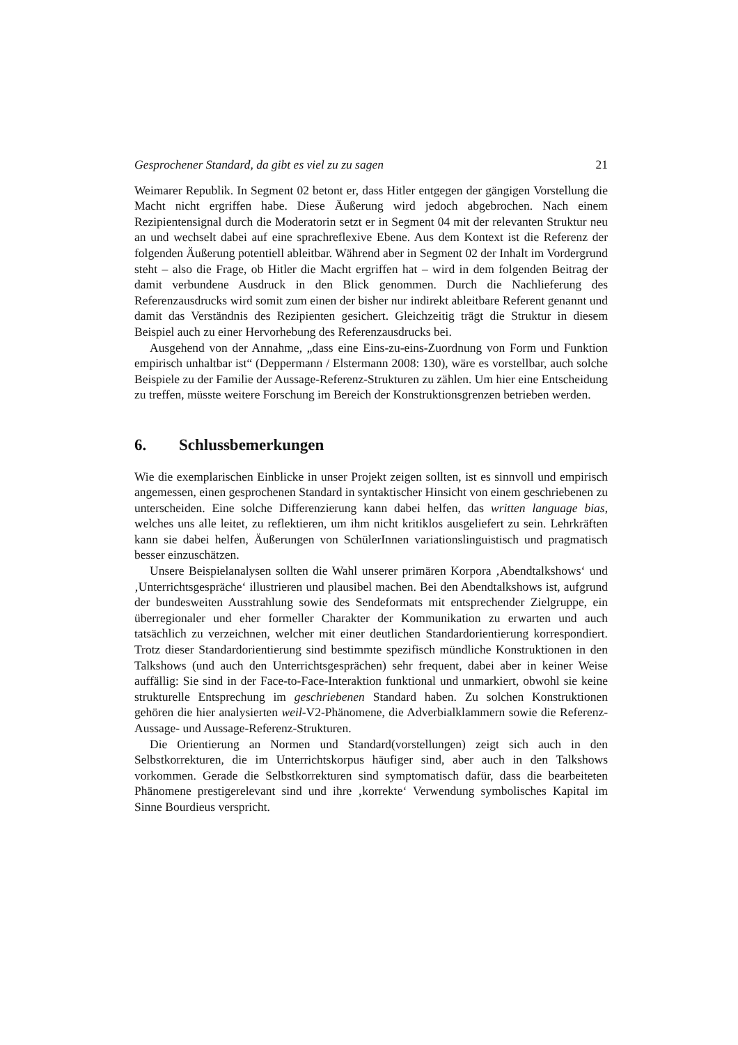Gesprochener Standard, da gibt es viel zu zu sagen 21
Weimarer Republik. In Segment 02 betont er, dass Hitler entgegen der gängigen Vorstellung die Macht nicht ergriffen habe. Diese Äußerung wird jedoch abgebrochen. Nach einem Rezipientensignal durch die Moderatorin setzt er in Segment 04 mit der relevanten Struktur neu an und wechselt dabei auf eine sprachreflexive Ebene. Aus dem Kontext ist die Referenz der folgenden Äußerung potentiell ableitbar. Während aber in Segment 02 der Inhalt im Vordergrund steht – also die Frage, ob Hitler die Macht ergriffen hat – wird in dem folgenden Beitrag der damit verbundene Ausdruck in den Blick genommen. Durch die Nachlieferung des Referenzausdrucks wird somit zum einen der bisher nur indirekt ableitbare Referent genannt und damit das Verständnis des Rezipienten gesichert. Gleichzeitig trägt die Struktur in diesem Beispiel auch zu einer Hervorhebung des Referenzausdrucks bei.
Ausgehend von der Annahme, „dass eine Eins-zu-eins-Zuordnung von Form und Funktion empirisch unhaltbar ist“ (Deppermann / Elstermann 2008: 130), wäre es vorstellbar, auch solche Beispiele zu der Familie der Aussage-Referenz-Strukturen zu zählen. Um hier eine Entscheidung zu treffen, müsste weitere Forschung im Bereich der Konstruktionsgrenzen betrieben werden.
6. Schlussbemerkungen
Wie die exemplarischen Einblicke in unser Projekt zeigen sollten, ist es sinnvoll und empirisch angemessen, einen gesprochenen Standard in syntaktischer Hinsicht von einem geschriebenen zu unterscheiden. Eine solche Differenzierung kann dabei helfen, das written language bias, welches uns alle leitet, zu reflektieren, um ihm nicht kritiklos ausgeliefert zu sein. Lehrkräften kann sie dabei helfen, Äußerungen von SchülerInnen variationslinguistisch und pragmatisch besser einzuschätzen.
Unsere Beispielanalysen sollten die Wahl unserer primären Korpora ‚Abendtalkshows‘ und ‚Unterrichtsgespräche‘ illustrieren und plausibel machen. Bei den Abendtalkshows ist, aufgrund der bundesweiten Ausstrahlung sowie des Sendeformats mit entsprechender Zielgruppe, ein überregionaler und eher formeller Charakter der Kommunikation zu erwarten und auch tatsächlich zu verzeichnen, welcher mit einer deutlichen Standardorientierung korrespondiert. Trotz dieser Standardorientierung sind bestimmte spezifisch mündliche Konstruktionen in den Talkshows (und auch den Unterrichtsgesprächen) sehr frequent, dabei aber in keiner Weise auffällig: Sie sind in der Face-to-Face-Interaktion funktional und unmarkiert, obwohl sie keine strukturelle Entsprechung im geschriebenen Standard haben. Zu solchen Konstruktionen gehören die hier analysierten weil-V2-Phänomene, die Adverbialklammern sowie die Referenz-Aussage- und Aussage-Referenz-Strukturen.
Die Orientierung an Normen und Standard(vorstellungen) zeigt sich auch in den Selbstkorrekturen, die im Unterrichtskorpus häufiger sind, aber auch in den Talkshows vorkommen. Gerade die Selbstkorrekturen sind symptomatisch dafür, dass die bearbeiteten Phänomene prestigerelevant sind und ihre ‚korrekte‘ Verwendung symbolisches Kapital im Sinne Bourdieus verspricht.